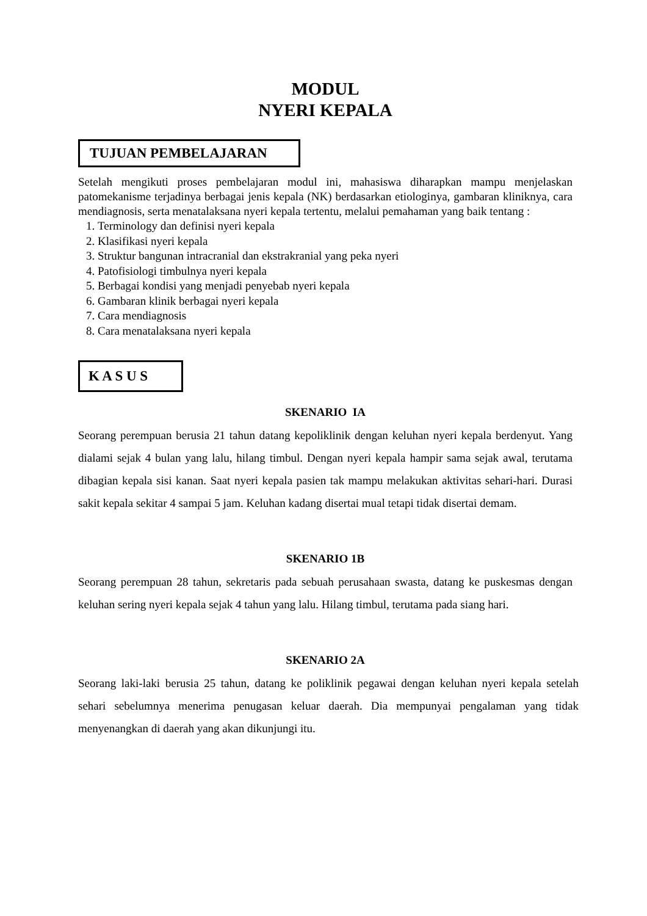MODUL
NYERI KEPALA
TUJUAN PEMBELAJARAN
Setelah mengikuti proses pembelajaran modul ini, mahasiswa diharapkan mampu menjelaskan patomekanisme terjadinya berbagai jenis kepala (NK) berdasarkan etiologinya, gambaran kliniknya, cara mendiagnosis, serta menatalaksana nyeri kepala tertentu, melalui pemahaman yang baik tentang :
1. Terminology dan definisi nyeri kepala
2. Klasifikasi nyeri kepala
3. Struktur bangunan intracranial dan ekstrakranial yang peka nyeri
4. Patofisiologi timbulnya nyeri kepala
5. Berbagai kondisi yang menjadi penyebab nyeri kepala
6. Gambaran klinik berbagai nyeri kepala
7. Cara mendiagnosis
8. Cara menatalaksana nyeri kepala
K A S U S
SKENARIO IA
Seorang perempuan berusia 21 tahun datang kepoliklinik dengan keluhan nyeri kepala berdenyut. Yang dialami sejak 4 bulan yang lalu, hilang timbul. Dengan nyeri kepala hampir sama sejak awal, terutama dibagian kepala sisi kanan. Saat nyeri kepala pasien tak mampu melakukan aktivitas sehari-hari. Durasi sakit kepala sekitar 4 sampai 5 jam. Keluhan kadang disertai mual tetapi tidak disertai demam.
SKENARIO 1B
Seorang perempuan 28 tahun, sekretaris pada sebuah perusahaan swasta, datang ke puskesmas dengan keluhan sering nyeri kepala sejak 4 tahun yang lalu. Hilang timbul, terutama pada siang hari.
SKENARIO 2A
Seorang laki-laki berusia 25 tahun, datang ke poliklinik pegawai dengan keluhan nyeri kepala setelah sehari sebelumnya menerima penugasan keluar daerah. Dia mempunyai pengalaman yang tidak menyenangkan di daerah yang akan dikunjungi itu.